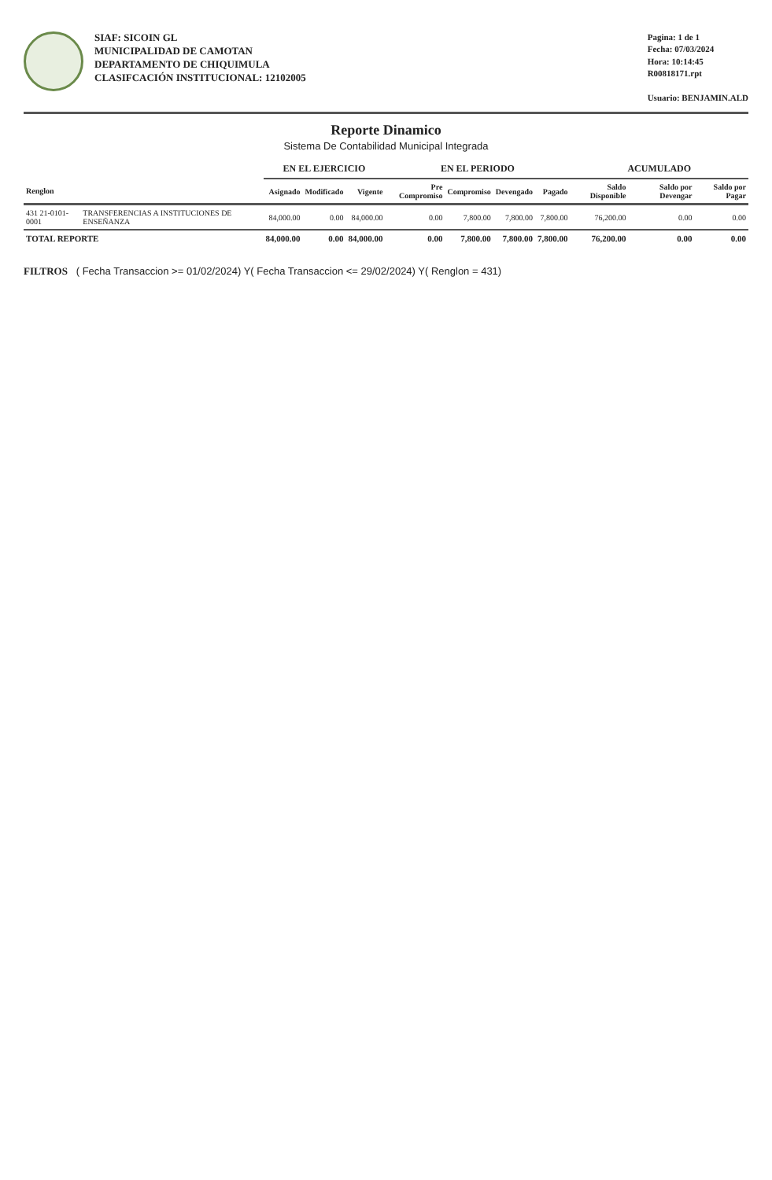SIAF: SICOIN GL
MUNICIPALIDAD DE CAMOTAN
DEPARTAMENTO DE CHIQUIMULA
CLASIFCACIÓN INSTITUCIONAL: 12102005
Pagina: 1 de 1
Fecha: 07/03/2024
Hora: 10:14:45
R00818171.rpt
Usuario: BENJAMIN.ALD
Reporte Dinamico
Sistema De Contabilidad Municipal Integrada
| | | EN EL EJERCICIO | | | EN EL PERIODO | | | | ACUMULADO | | |
| --- | --- | --- | --- | --- | --- | --- | --- | --- | --- | --- | --- |
| Renglon | | Asignado | Modificado | Vigente | Pre Compromiso | Compromiso | Devengado | Pagado | Saldo Disponible | Saldo por Devengar | Saldo por Pagar |
| 431 21-0101-0001 | TRANSFERENCIAS A INSTITUCIONES DE ENSEÑANZA | 84,000.00 | 0.00 | 84,000.00 | 0.00 | 7,800.00 | 7,800.00 | 7,800.00 | 76,200.00 | 0.00 | 0.00 |
| TOTAL REPORTE | | 84,000.00 | 0.00 | 84,000.00 | 0.00 | 7,800.00 | 7,800.00 | 7,800.00 | 76,200.00 | 0.00 | 0.00 |
FILTROS ( Fecha Transaccion >= 01/02/2024) Y( Fecha Transaccion <= 29/02/2024) Y( Renglon = 431)